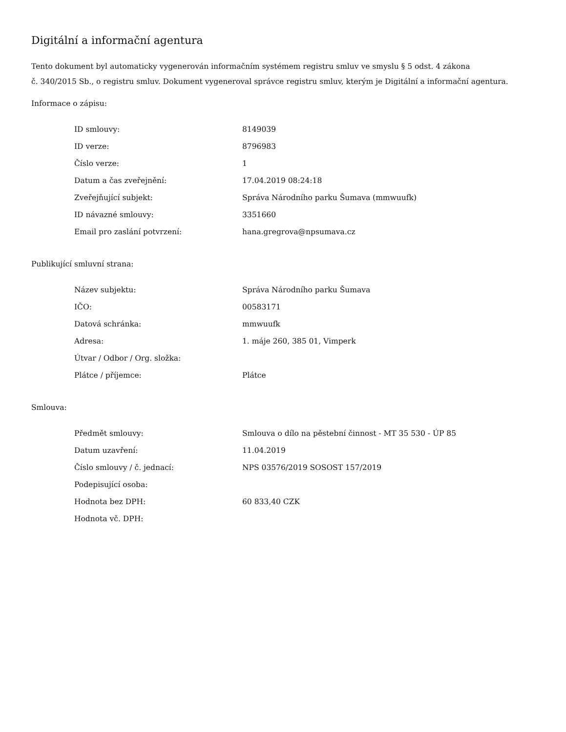Digitální a informační agentura
Tento dokument byl automaticky vygenerován informačním systémem registru smluv ve smyslu § 5 odst. 4 zákona
č. 340/2015 Sb., o registru smluv. Dokument vygeneroval správce registru smluv, kterým je Digitální a informační agentura.
Informace o zápisu:
| ID smlouvy: | 8149039 |
| ID verze: | 8796983 |
| Číslo verze: | 1 |
| Datum a čas zveřejnění: | 17.04.2019 08:24:18 |
| Zveřejňující subjekt: | Správa Národního parku Šumava (mmwuufk) |
| ID návazné smlouvy: | 3351660 |
| Email pro zaslání potvrzení: | hana.gregrova@npsumava.cz |
Publikující smluvní strana:
| Název subjektu: | Správa Národního parku Šumava |
| IČO: | 00583171 |
| Datová schránka: | mmwuufk |
| Adresa: | 1. máje 260, 385 01, Vimperk |
| Útvar / Odbor / Org. složka: | |
| Plátce / příjemce: | Plátce |
Smlouva:
| Předmět smlouvy: | Smlouva o dílo na pěstební činnost - MT 35 530 - ÚP 85 |
| Datum uzavření: | 11.04.2019 |
| Číslo smlouvy / č. jednací: | NPS 03576/2019 SOSOST 157/2019 |
| Podepisující osoba: | |
| Hodnota bez DPH: | 60 833,40 CZK |
| Hodnota vč. DPH: | |